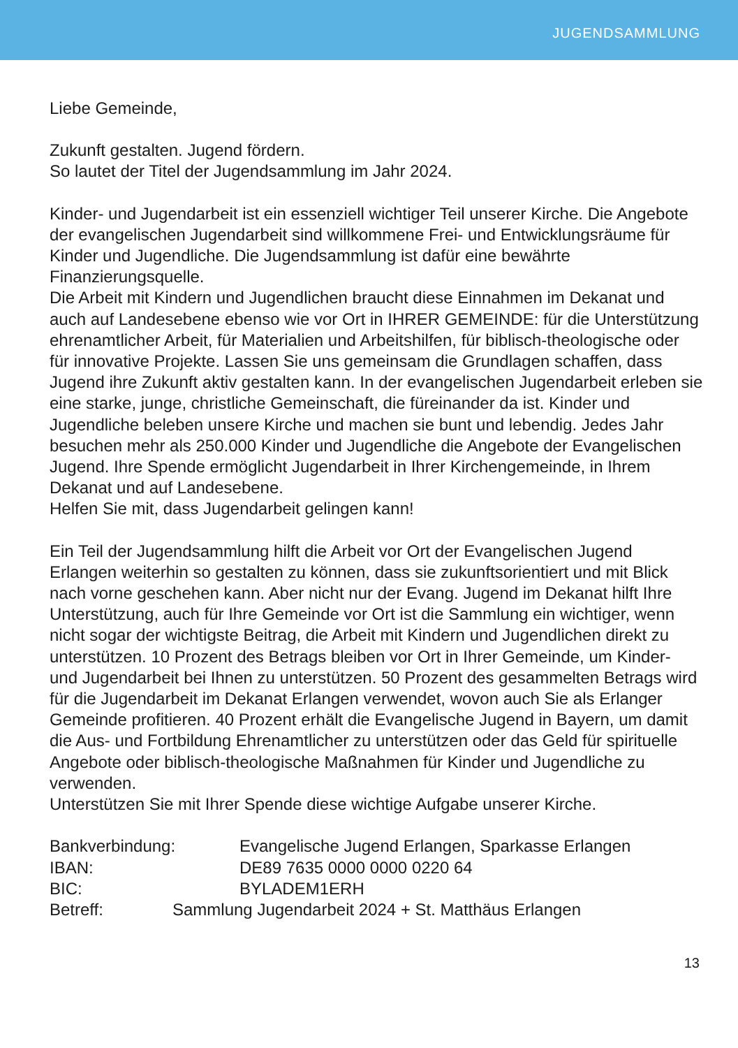JUGENDSAMMLUNG
Liebe Gemeinde,
Zukunft gestalten. Jugend fördern.
So lautet der Titel der Jugendsammlung im Jahr 2024.
Kinder- und Jugendarbeit ist ein essenziell wichtiger Teil unserer Kirche. Die Angebote der evangelischen Jugendarbeit sind willkommene Frei- und Entwicklungsräume für Kinder und Jugendliche. Die Jugendsammlung ist dafür eine bewährte Finanzierungsquelle.
Die Arbeit mit Kindern und Jugendlichen braucht diese Einnahmen im Dekanat und auch auf Landesebene ebenso wie vor Ort in IHRER GEMEINDE: für die Unterstützung ehrenamtlicher Arbeit, für Materialien und Arbeitshilfen, für biblisch-theologische oder für innovative Projekte. Lassen Sie uns gemeinsam die Grundlagen schaffen, dass Jugend ihre Zukunft aktiv gestalten kann. In der evangelischen Jugendarbeit erleben sie eine starke, junge, christliche Gemeinschaft, die füreinander da ist. Kinder und Jugendliche beleben unsere Kirche und machen sie bunt und lebendig. Jedes Jahr besuchen mehr als 250.000 Kinder und Jugendliche die Angebote der Evangelischen Jugend. Ihre Spende ermöglicht Jugendarbeit in Ihrer Kirchengemeinde, in Ihrem Dekanat und auf Landesebene.
Helfen Sie mit, dass Jugendarbeit gelingen kann!
Ein Teil der Jugendsammlung hilft die Arbeit vor Ort der Evangelischen Jugend Erlangen weiterhin so gestalten zu können, dass sie zukunftsorientiert und mit Blick nach vorne geschehen kann. Aber nicht nur der Evang. Jugend im Dekanat hilft Ihre Unterstützung, auch für Ihre Gemeinde vor Ort ist die Sammlung ein wichtiger, wenn nicht sogar der wichtigste Beitrag, die Arbeit mit Kindern und Jugendlichen direkt zu unterstützen. 10 Prozent des Betrags bleiben vor Ort in Ihrer Gemeinde, um Kinder- und Jugendarbeit bei Ihnen zu unterstützen. 50 Prozent des gesammelten Betrags wird für die Jugendarbeit im Dekanat Erlangen verwendet, wovon auch Sie als Erlanger Gemeinde profitieren. 40 Prozent erhält die Evangelische Jugend in Bayern, um damit die Aus- und Fortbildung Ehrenamtlicher zu unterstützen oder das Geld für spirituelle Angebote oder biblisch-theologische Maßnahmen für Kinder und Jugendliche zu verwenden.
Unterstützen Sie mit Ihrer Spende diese wichtige Aufgabe unserer Kirche.
Bankverbindung: Evangelische Jugend Erlangen, Sparkasse Erlangen
IBAN: DE89 7635 0000 0000 0220 64
BIC: BYLADEM1ERH
Betreff: Sammlung Jugendarbeit 2024 + St. Matthäus Erlangen
13